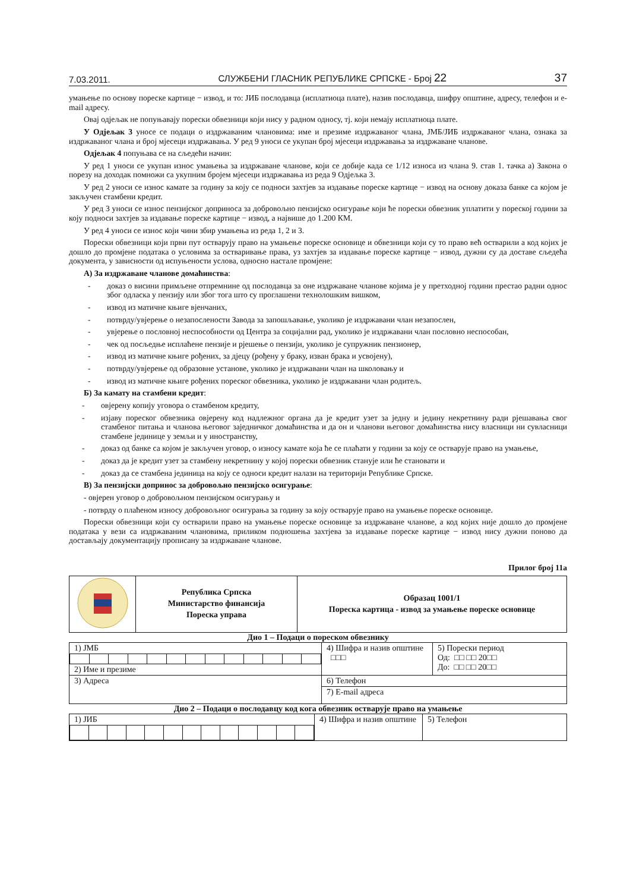7.03.2011. СЛУЖБЕНИ ГЛАСНИК РЕПУБЛИКЕ СРПСКЕ - Број 22 37
умањење по основу пореске картице − извод, и то: ЈИБ послодавца (исплатиоца плате), назив послодавца, шифру општине, адресу, телефон и e-mail адресу.
Овај одјељак не попуњавају порески обвезници који нису у радном односу, тј. који немају исплатиоца плате.
У Одјељак 3 уносе се подаци о издржаваним члановима: име и презиме издржаваног члана, ЈМБ/ЈИБ издржаваног члана, ознака за издржаваног члана и број мјесеци издржавања. У ред 9 уноси се укупан број мјесеци издржавања за издржаване чланове.
Одјељак 4 попуњава се на сљедећи начин:
У ред 1 уноси се укупан износ умањења за издржаване чланове, који се добије када се 1/12 износа из члана 9. став 1. тачка а) Закона о порезу на доходак помножи са укупним бројем мјесеци издржавања из реда 9 Одјељка 3.
У ред 2 уноси се износ камате за годину за коју се подноси захтјев за издавање пореске картице − извод на основу доказа банке са којом је закључен стамбени кредит.
У ред 3 уноси се износ пензијског доприноса за добровољно пензијско осигурање који ће порески обвезник уплатити у пореској години за коју подноси захтјев за издавање пореске картице − извод, а највише до 1.200 КМ.
У ред 4 уноси се износ који чини збир умањења из реда 1, 2 и 3.
Порески обвезници који први пут остварују право на умањење пореске основице и обвезници који су то право већ остварили а код којих је дошло до промјене података о условима за остваривање права, уз захтјев за издавање пореске картице − извод, дужни су да доставе сљедећа документа, у зависности од испуњености услова, односно настале промјене:
А) За издржаване чланове домаћинства:
- доказ о висини примљене отпремнине од послодавца за оне издржаване чланове којима је у претходној години престао радни однос због одласка у пензију или због тога што су проглашени технолошким вишком,
- извод из матичне књиге вјенчаних,
- потврду/увјерење о незапослености Завода за запошљавање, уколико је издржавани члан незапослен,
- увјерење о пословној неспособности од Центра за социјални рад, уколико је издржавани члан пословно неспособан,
- чек од посљедње исплаћене пензије и рјешење о пензији, уколико је супружник пензионер,
- извод из матичне књиге рођених, за дјецу (рођену у браку, изван брака и усвојену),
- потврду/увјерење од образовне установе, уколико је издржавани члан на школовању и
- извод из матичне књиге рођених пореског обвезника, уколико је издржавани члан родитељ.
Б) За камату на стамбени кредит:
- овјерену копију уговора о стамбеном кредиту,
- изјаву пореског обвезника овјерену код надлежног органа да је кредит узет за једну и једину некретнину ради рјешавања свог стамбеног питања и чланова његовог заједничког домаћинства и да он и чланови његовог домаћинства нису власници ни сувласници стамбене јединице у земљи и у иностранству,
- доказ од банке са којом је закључен уговор, о износу камате која ће се плаћати у години за коју се остварује право на умањење,
- доказ да је кредит узет за стамбену некретнину у којој порески обвезник станује или ће становати и
- доказ да се стамбена јединица на коју се односи кредит налази на територији Републике Српске.
В) За пензијски допринос за добровољно пензијско осигурање:
- овјерен уговор о добровољном пензијском осигурању и
- потврду о плаћеном износу добровољног осигурања за годину за коју остварује право на умањење пореске основице.
Порески обвезници који су остварили право на умањење пореске основице за издржаване чланове, а код којих није дошло до промјене података у вези са издржаваним члановима, приликом подношења захтјева за издавање пореске картице − извод нису дужни поново да достављају документацију прописану за издржаване чланове.
Прилог број 11а
| | Република Српска Министарство финансија Пореска управа | Образац 1001/1 Пореска картица - извод за умањење пореске основице |
Дио 1 – Подаци о пореском обвезнику
| 1) ЈМБ 2) Име и презиме | 4) Шифра и назив општине □□□ | 5) Порески период Од: □□ □□ 20□□ До: □□ □□ 20□□ |
| 3) Адреса | 6) Телефон | |
| | 7) E-mail адреса | |
Дио 2 – Подаци о послодавцу код кога обвезник остварује право на умањење
| 1) ЈИБ | 4) Шифра и назив општине | 5) Телефон |